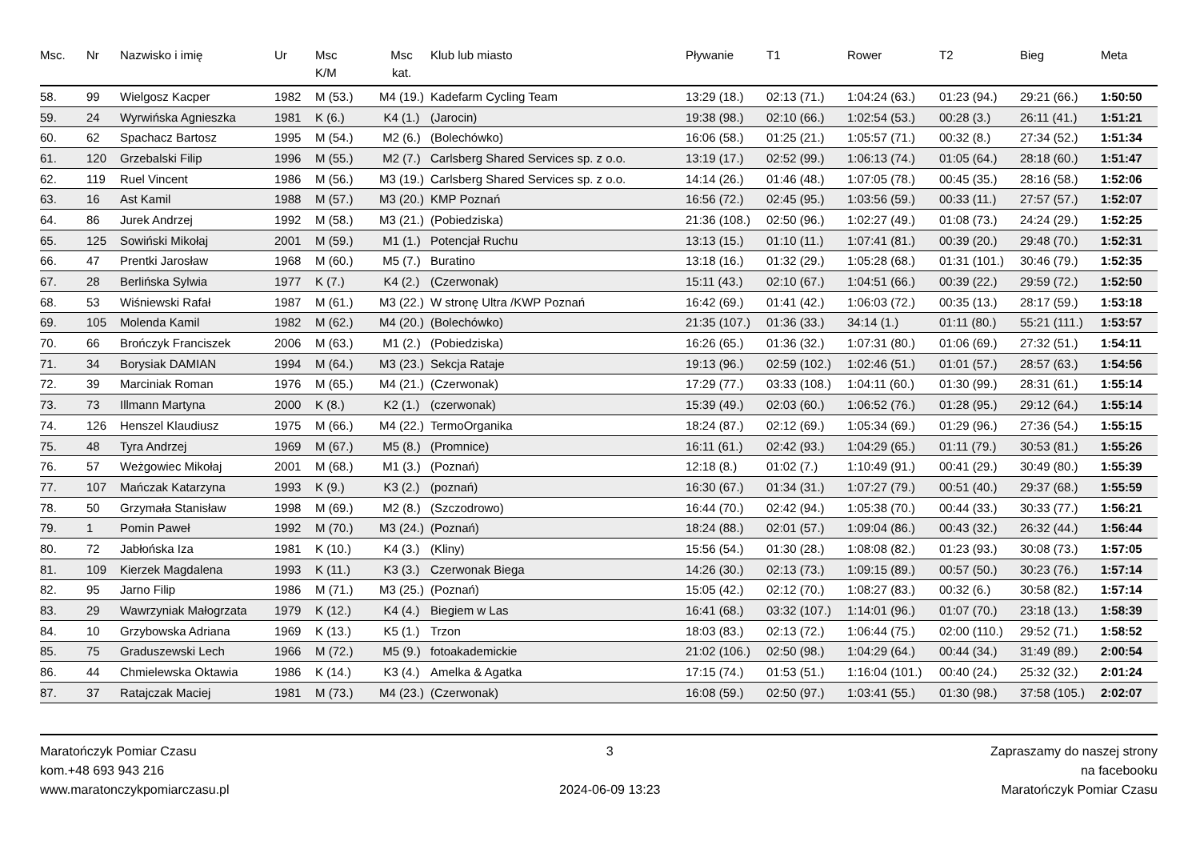| Msc. | Nr | Nazwisko i imię | Ur | Msc K/M | Msc kat. | Klub lub miasto | Pływanie | T1 | Rower | T2 | Bieg | Meta |
| --- | --- | --- | --- | --- | --- | --- | --- | --- | --- | --- | --- | --- |
| 58. | 99 | Wielgosz Kacper | 1982 | M (53.) | M4 (19.) | Kadefarm Cycling Team | 13:29 (18.) | 02:13 (71.) | 1:04:24 (63.) | 01:23 (94.) | 29:21 (66.) | 1:50:50 |
| 59. | 24 | Wyrwińska Agnieszka | 1981 | K (6.) | K4 (1.) | (Jarocin) | 19:38 (98.) | 02:10 (66.) | 1:02:54 (53.) | 00:28 (3.) | 26:11 (41.) | 1:51:21 |
| 60. | 62 | Spachacz Bartosz | 1995 | M (54.) | M2 (6.) | (Bolechówko) | 16:06 (58.) | 01:25 (21.) | 1:05:57 (71.) | 00:32 (8.) | 27:34 (52.) | 1:51:34 |
| 61. | 120 | Grzebalski Filip | 1996 | M (55.) | M2 (7.) | Carlsberg Shared Services sp. z o.o. | 13:19 (17.) | 02:52 (99.) | 1:06:13 (74.) | 01:05 (64.) | 28:18 (60.) | 1:51:47 |
| 62. | 119 | Ruel Vincent | 1986 | M (56.) | M3 (19.) | Carlsberg Shared Services sp. z o.o. | 14:14 (26.) | 01:46 (48.) | 1:07:05 (78.) | 00:45 (35.) | 28:16 (58.) | 1:52:06 |
| 63. | 16 | Ast Kamil | 1988 | M (57.) | M3 (20.) | KMP Poznań | 16:56 (72.) | 02:45 (95.) | 1:03:56 (59.) | 00:33 (11.) | 27:57 (57.) | 1:52:07 |
| 64. | 86 | Jurek Andrzej | 1992 | M (58.) | M3 (21.) | (Pobiedziska) | 21:36 (108.) | 02:50 (96.) | 1:02:27 (49.) | 01:08 (73.) | 24:24 (29.) | 1:52:25 |
| 65. | 125 | Sowiński Mikołaj | 2001 | M (59.) | M1 (1.) | Potencjał Ruchu | 13:13 (15.) | 01:10 (11.) | 1:07:41 (81.) | 00:39 (20.) | 29:48 (70.) | 1:52:31 |
| 66. | 47 | Prentki Jarosław | 1968 | M (60.) | M5 (7.) | Buratino | 13:18 (16.) | 01:32 (29.) | 1:05:28 (68.) | 01:31 (101.) | 30:46 (79.) | 1:52:35 |
| 67. | 28 | Berlińska Sylwia | 1977 | K (7.) | K4 (2.) | (Czerwonak) | 15:11 (43.) | 02:10 (67.) | 1:04:51 (66.) | 00:39 (22.) | 29:59 (72.) | 1:52:50 |
| 68. | 53 | Wiśniewski Rafał | 1987 | M (61.) | M3 (22.) | W stronę Ultra /KWP Poznań | 16:42 (69.) | 01:41 (42.) | 1:06:03 (72.) | 00:35 (13.) | 28:17 (59.) | 1:53:18 |
| 69. | 105 | Molenda Kamil | 1982 | M (62.) | M4 (20.) | (Bolechówko) | 21:35 (107.) | 01:36 (33.) | 34:14 (1.) | 01:11 (80.) | 55:21 (111.) | 1:53:57 |
| 70. | 66 | Brończyk Franciszek | 2006 | M (63.) | M1 (2.) | (Pobiedziska) | 16:26 (65.) | 01:36 (32.) | 1:07:31 (80.) | 01:06 (69.) | 27:32 (51.) | 1:54:11 |
| 71. | 34 | Borysiak DAMIAN | 1994 | M (64.) | M3 (23.) | Sekcja Rataje | 19:13 (96.) | 02:59 (102.) | 1:02:46 (51.) | 01:01 (57.) | 28:57 (63.) | 1:54:56 |
| 72. | 39 | Marciniak Roman | 1976 | M (65.) | M4 (21.) | (Czerwonak) | 17:29 (77.) | 03:33 (108.) | 1:04:11 (60.) | 01:30 (99.) | 28:31 (61.) | 1:55:14 |
| 73. | 73 | Illmann Martyna | 2000 | K (8.) | K2 (1.) | (czerwonak) | 15:39 (49.) | 02:03 (60.) | 1:06:52 (76.) | 01:28 (95.) | 29:12 (64.) | 1:55:14 |
| 74. | 126 | Henszel Klaudiusz | 1975 | M (66.) | M4 (22.) | TermoOrganika | 18:24 (87.) | 02:12 (69.) | 1:05:34 (69.) | 01:29 (96.) | 27:36 (54.) | 1:55:15 |
| 75. | 48 | Tyra Andrzej | 1969 | M (67.) | M5 (8.) | (Promnice) | 16:11 (61.) | 02:42 (93.) | 1:04:29 (65.) | 01:11 (79.) | 30:53 (81.) | 1:55:26 |
| 76. | 57 | Weżgowiec Mikołaj | 2001 | M (68.) | M1 (3.) | (Poznań) | 12:18 (8.) | 01:02 (7.) | 1:10:49 (91.) | 00:41 (29.) | 30:49 (80.) | 1:55:39 |
| 77. | 107 | Mańczak Katarzyna | 1993 | K (9.) | K3 (2.) | (poznań) | 16:30 (67.) | 01:34 (31.) | 1:07:27 (79.) | 00:51 (40.) | 29:37 (68.) | 1:55:59 |
| 78. | 50 | Grzymała Stanisław | 1998 | M (69.) | M2 (8.) | (Szczodrowo) | 16:44 (70.) | 02:42 (94.) | 1:05:38 (70.) | 00:44 (33.) | 30:33 (77.) | 1:56:21 |
| 79. | 1 | Pomin Paweł | 1992 | M (70.) | M3 (24.) | (Poznań) | 18:24 (88.) | 02:01 (57.) | 1:09:04 (86.) | 00:43 (32.) | 26:32 (44.) | 1:56:44 |
| 80. | 72 | Jabłońska Iza | 1981 | K (10.) | K4 (3.) | (Kliny) | 15:56 (54.) | 01:30 (28.) | 1:08:08 (82.) | 01:23 (93.) | 30:08 (73.) | 1:57:05 |
| 81. | 109 | Kierzek Magdalena | 1993 | K (11.) | K3 (3.) | Czerwonak Biega | 14:26 (30.) | 02:13 (73.) | 1:09:15 (89.) | 00:57 (50.) | 30:23 (76.) | 1:57:14 |
| 82. | 95 | Jarno Filip | 1986 | M (71.) | M3 (25.) | (Poznań) | 15:05 (42.) | 02:12 (70.) | 1:08:27 (83.) | 00:32 (6.) | 30:58 (82.) | 1:57:14 |
| 83. | 29 | Wawrzyniak Małogrzata | 1979 | K (12.) | K4 (4.) | Biegiem w Las | 16:41 (68.) | 03:32 (107.) | 1:14:01 (96.) | 01:07 (70.) | 23:18 (13.) | 1:58:39 |
| 84. | 10 | Grzybowska Adriana | 1969 | K (13.) | K5 (1.) | Trzon | 18:03 (83.) | 02:13 (72.) | 1:06:44 (75.) | 02:00 (110.) | 29:52 (71.) | 1:58:52 |
| 85. | 75 | Graduszewski Lech | 1966 | M (72.) | M5 (9.) | fotoakademickie | 21:02 (106.) | 02:50 (98.) | 1:04:29 (64.) | 00:44 (34.) | 31:49 (89.) | 2:00:54 |
| 86. | 44 | Chmielewska Oktawia | 1986 | K (14.) | K3 (4.) | Amelka & Agatka | 17:15 (74.) | 01:53 (51.) | 1:16:04 (101.) | 00:40 (24.) | 25:32 (32.) | 2:01:24 |
| 87. | 37 | Ratajczak Maciej | 1981 | M (73.) | M4 (23.) | (Czerwonak) | 16:08 (59.) | 02:50 (97.) | 1:03:41 (55.) | 01:30 (98.) | 37:58 (105.) | 2:02:07 |
Maratończyk Pomiar Czasu
kom.+48 693 943 216
www.maratonczykpomiarczasu.pl
3
2024-06-09 13:23
Zapraszamy do naszej strony
na facebooku
Maratończyk Pomiar Czasu